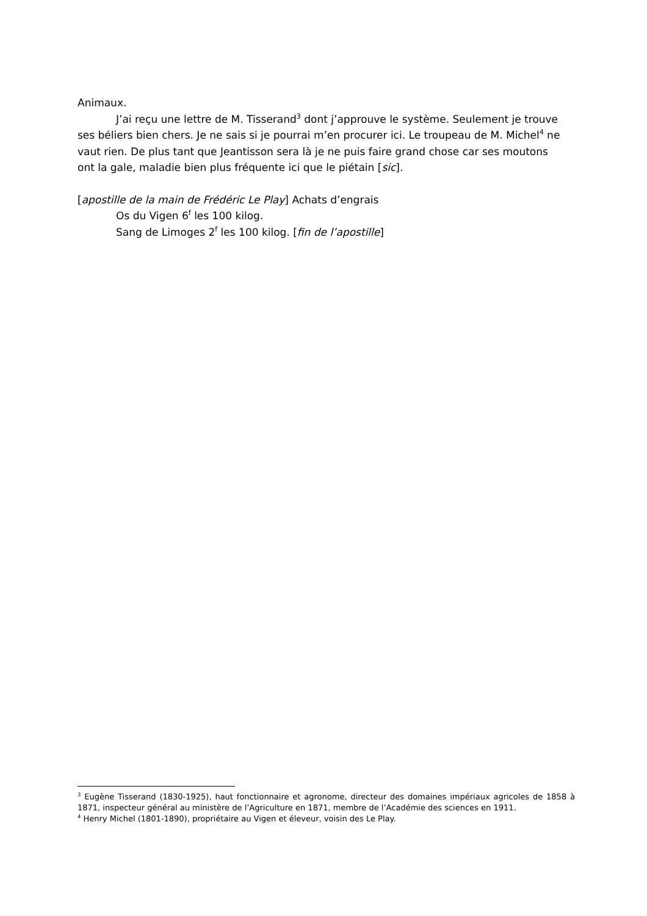Animaux.
J’ai reçu une lettre de M. Tisserand<sup>3</sup> dont j’approuve le système. Seulement je trouve ses béliers bien chers. Je ne sais si je pourrai m’en procurer ici. Le troupeau de M. Michel<sup>4</sup> ne vaut rien. De plus tant que Jeantisson sera là je ne puis faire grand chose car ses moutons ont la gale, maladie bien plus fréquente ici que le piétain [sic].
[apostille de la main de Frédéric Le Play] Achats d’engrais
Os du Vigen 6<sup>f</sup> les 100 kilog.
Sang de Limoges 2<sup>f</sup> les 100 kilog. [fin de l’apostille]
<sup>3</sup> Eugène Tisserand (1830-1925), haut fonctionnaire et agronome, directeur des domaines impériaux agricoles de 1858 à 1871, inspecteur général au ministère de l’Agriculture en 1871, membre de l’Académie des sciences en 1911.
<sup>4</sup> Henry Michel (1801-1890), propriétaire au Vigen et éleveur, voisin des Le Play.